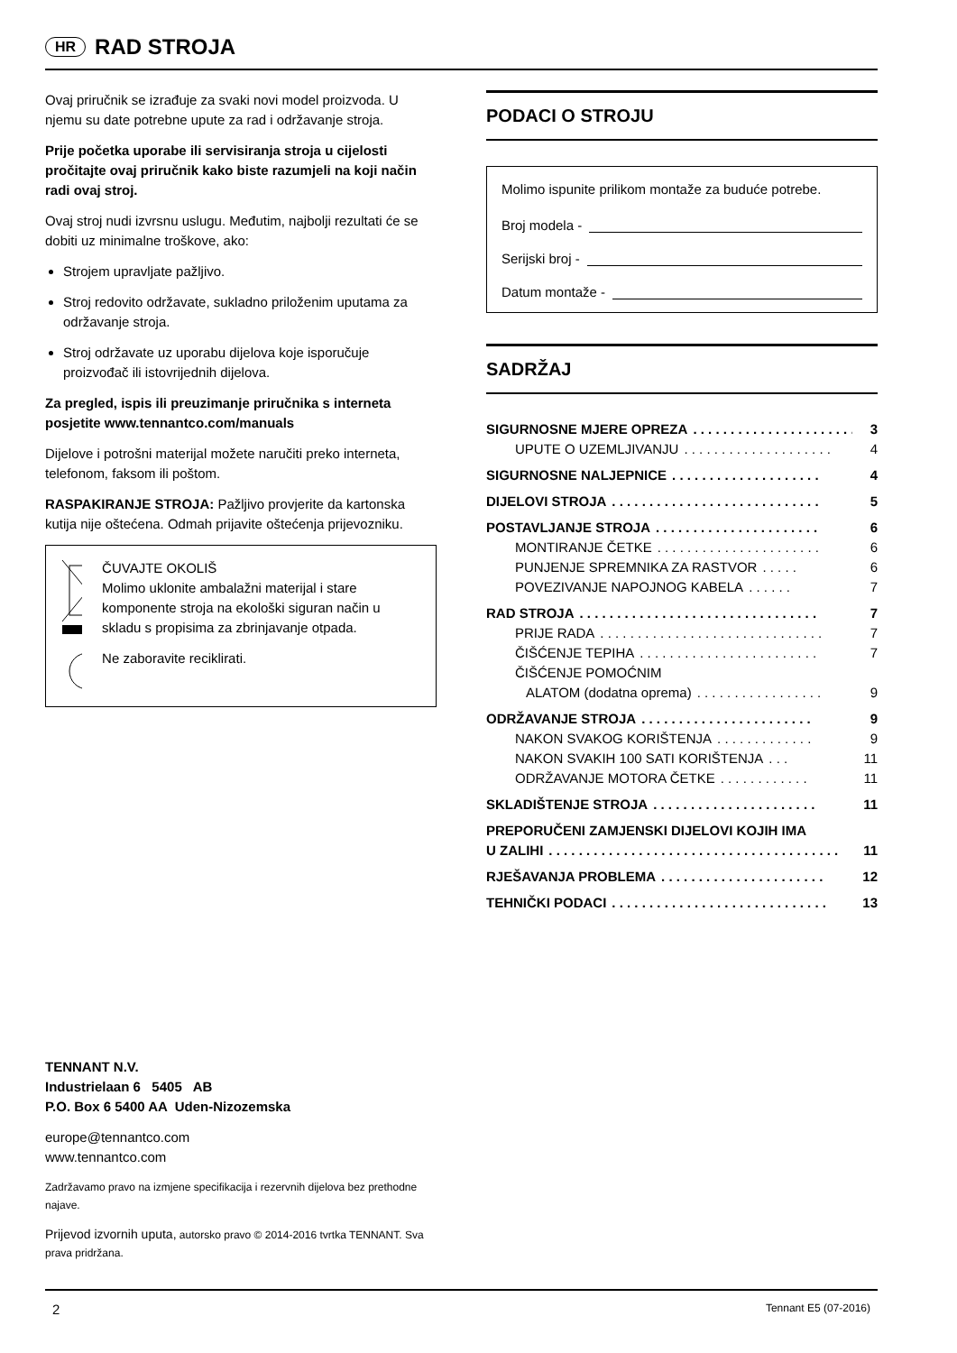HR
RAD STROJA
Ovaj priručnik se izrađuje za svaki novi model proizvoda. U njemu su date potrebne upute za rad i održavanje stroja.
Prije početka uporabe ili servisiranja stroja u cijelosti pročitajte ovaj priručnik kako biste razumjeli na koji način radi ovaj stroj.
Ovaj stroj nudi izvrsnu uslugu. Međutim, najbolji rezultati će se dobiti uz minimalne troškove, ako:
Strojem upravljate pažljivo.
Stroj redovito održavate, sukladno priloženim uputama za održavanje stroja.
Stroj održavate uz uporabu dijelova koje isporučuje proizvođač ili istovrijednih dijelova.
Za pregled, ispis ili preuzimanje priručnika s interneta posjetite www.tennantco.com/manuals
Dijelove i potrošni materijal možete naručiti preko interneta, telefonom, faksom ili poštom.
RASPAKIRANJE STROJA: Pažljivo provjerite da kartonska kutija nije oštećena. Odmah prijavite oštećenja prijevozniku.
ČUVAJTE OKOLIŠ
Molimo uklonite ambalažni materijal i stare komponente stroja na ekološki siguran način u skladu s propisima za zbrinjavanje otpada.
Ne zaboravite reciklirati.
PODACI O STROJU
Molimo ispunite prilikom montaže za buduće potrebe.
Broj modela -
Serijski broj -
Datum montaže -
SADRŽAJ
SIGURNOSNE MJERE OPREZA. . . . . . . . . . . . . . . . . . . . . . 3
UPUTE O UZEMLJIVANJU. . . . . . . . . . . . . . . . . . . . 4
SIGURNOSNE NALJEPNICE. . . . . . . . . . . . . . . . . . . . 4
DIJELOVI STROJA. . . . . . . . . . . . . . . . . . . . . . . . . . . . 5
POSTAVLJANJE STROJA. . . . . . . . . . . . . . . . . . . . . . 6
MONTIRANJE ČETKE. . . . . . . . . . . . . . . . . . . . . . 6
PUNJENJE SPREMNIKA ZA RASTVOR. . . . . 6
POVEZIVANJE NAPOJNOG KABELA. . . . . . 7
RAD STROJA. . . . . . . . . . . . . . . . . . . . . . . . . . . . . . . . 7
PRIJE RADA. . . . . . . . . . . . . . . . . . . . . . . . . . . . . . 7
ČIŠĆENJE TEPIHA. . . . . . . . . . . . . . . . . . . . . . . . 7
ČIŠĆENJE POMOĆNIM
ALATOM (dodatna oprema). . . . . . . . . . . . . . . . . 9
ODRŽAVANJE STROJA. . . . . . . . . . . . . . . . . . . . . . . 9
NAKON SVAKOG KORIŠTENJA. . . . . . . . . . . . . 9
NAKON SVAKIH 100 SATI KORIŠTENJA. . . 11
ODRŽAVANJE MOTORA ČETKE. . . . . . . . . . . . 11
SKLADIŠTENJE STROJA. . . . . . . . . . . . . . . . . . . . . . 11
PREPORUČENI ZAMJENSKI DIJELOVI KOJIH IMA
U ZALIHI. . . . . . . . . . . . . . . . . . . . . . . . . . . . . . . . . . . . . . . 11
RJEŠAVANJA PROBLEMA. . . . . . . . . . . . . . . . . . . . . . 12
TEHNIČKI PODACI. . . . . . . . . . . . . . . . . . . . . . . . . . . . . 13
TENNANT N.V.
Industrielaan 6 5405 AB
P.O. Box 6 5400 AA Uden-Nizozemska
europe@tennantco.com
www.tennantco.com
Zadržavamo pravo na izmjene specifikacija i rezervnih dijelova bez prethodne najave.
Prijevod izvornih uputa, autorsko pravo © 2014-2016 tvrtka TENNANT. Sva prava pridržana.
2 Tennant E5 (07-2016)